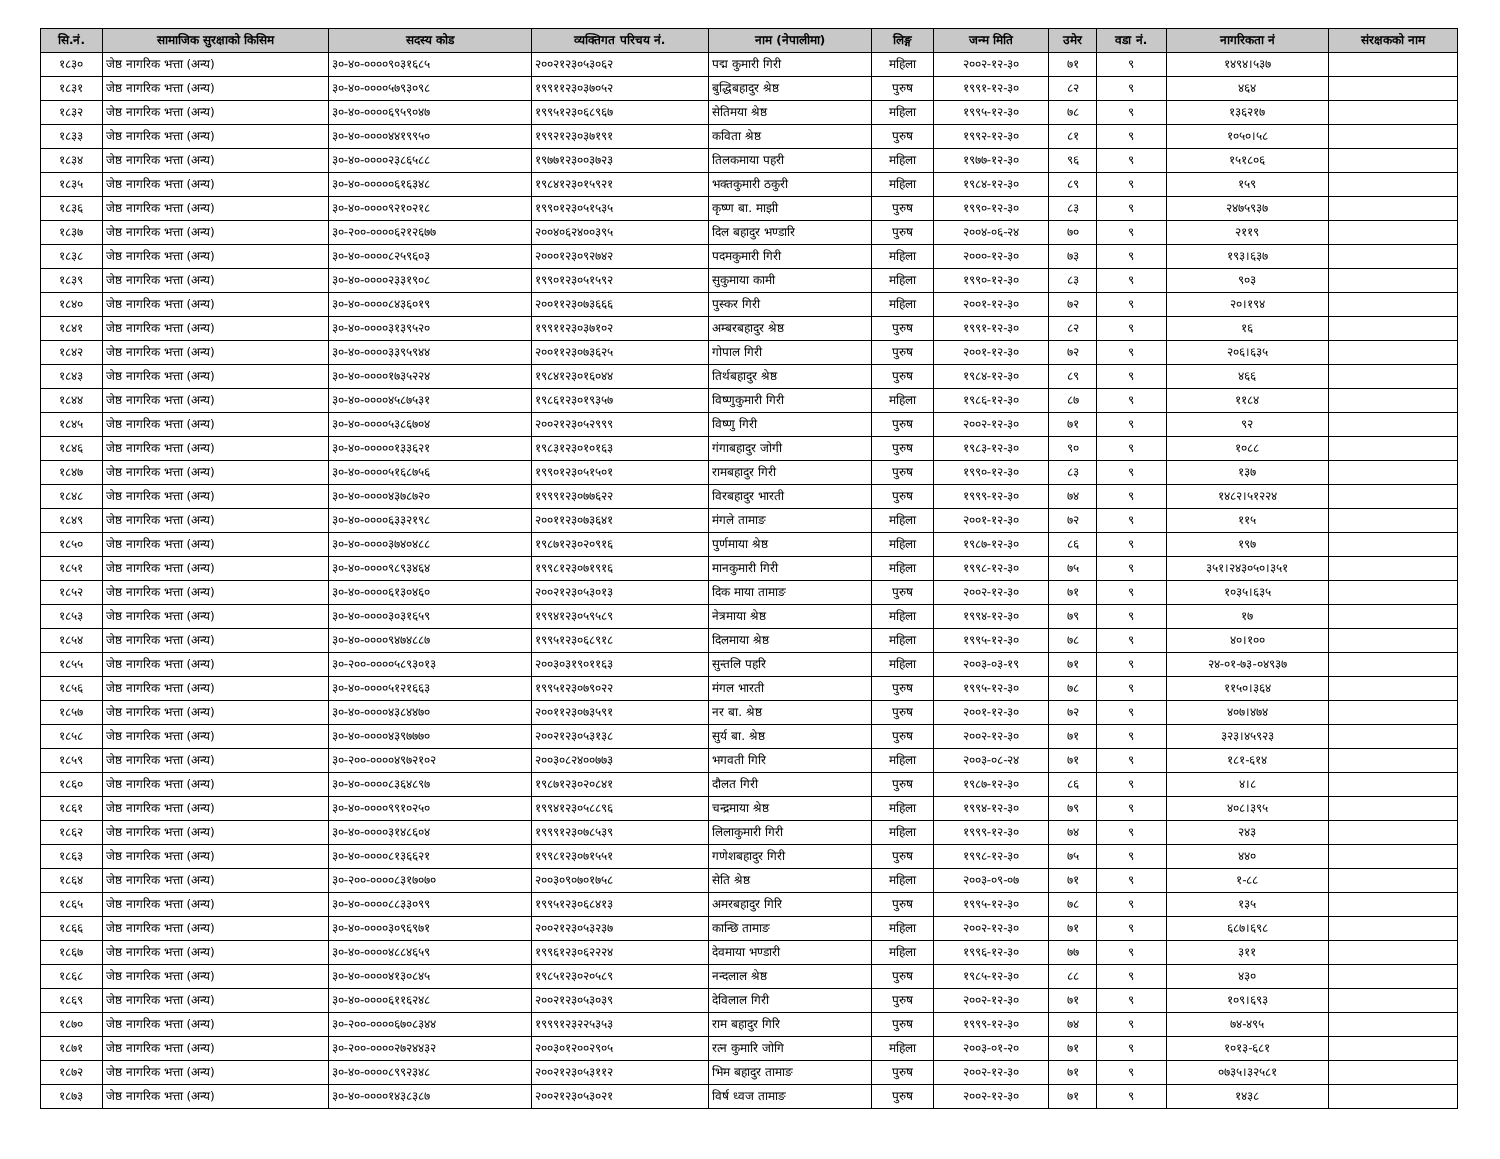| सि.नं. | सामाजिक सुरक्षाको किसिम | सदस्य कोड | व्यक्तिगत परिचय नं. | नाम (नेपालीमा) | लिङ्ग | जन्म मिति | उमेर | वडा नं. | नागरिकता नं | संरक्षकको नाम |
| --- | --- | --- | --- | --- | --- | --- | --- | --- | --- | --- |
| १८३० | जेष्ठ नागरिक भत्ता (अन्य) | ३०-४०-००००९०३१६८५ | २००२१२३०५३०६२ | पद्म कुमारी गिरी | महिला | २००२-१२-३० | ७१ | ९ | १४९४।५३७ | |
| १८३१ | जेष्ठ नागरिक भत्ता (अन्य) | ३०-४०-००००५७९३०९८ | १९९११२३०३७०५२ | बुद्धिबहादुर श्रेष्ठ | पुरुष | १९९१-१२-३० | ८२ | ९ | ४६४ | |
| १८३२ | जेष्ठ नागरिक भत्ता (अन्य) | ३०-४०-००००६९५९०४७ | १९९५१२३०६८९६७ | सेतिमया श्रेष्ठ | महिला | १९९५-१२-३० | ७८ | ९ | १३६२१७ | |
| १८३३ | जेष्ठ नागरिक भत्ता (अन्य) | ३०-४०-००००४४१९९५० | १९९२१२३०३७१९१ | कविता श्रेष्ठ | पुरुष | १९९२-१२-३० | ८१ | ९ | १०५०।५८ | |
| १८३४ | जेष्ठ नागरिक भत्ता (अन्य) | ३०-४०-००००२३८६५८८ | १९७७१२३००३७२३ | तिलकमाया पहरी | महिला | १९७७-१२-३० | ९६ | ९ | १५१८०६ | |
| १८३५ | जेष्ठ नागरिक भत्ता (अन्य) | ३०-४०-०००००६१६३४८ | १९८४१२३०१५९२१ | भक्तकुमारी ठकुरी | महिला | १९८४-१२-३० | ८९ | ९ | १५९ | |
| १८३६ | जेष्ठ नागरिक भत्ता (अन्य) | ३०-४०-००००९२१०२१८ | १९९०१२३०५१५३५ | कृष्ण बा. माझी | पुरुष | १९९०-१२-३० | ८३ | ९ | २४७५९३७ | |
| १८३७ | जेष्ठ नागरिक भत्ता (अन्य) | ३०-२००-००००६२१२६७७ | २००४०६२४००३९५ | दिल बहादुर भण्डारि | पुरुष | २००४-०६-२४ | ७० | ९ | २११९ | |
| १८३८ | जेष्ठ नागरिक भत्ता (अन्य) | ३०-४०-००००८२५९६०३ | २०००१२३०९२७४२ | पदमकुमारी गिरी | महिला | २०००-१२-३० | ७३ | ९ | १९३।६३७ | |
| १८३९ | जेष्ठ नागरिक भत्ता (अन्य) | ३०-४०-००००२३३१९०८ | १९९०१२३०५१५९२ | सुकुमाया कामी | महिला | १९९०-१२-३० | ८३ | ९ | ९०३ | |
| १८४० | जेष्ठ नागरिक भत्ता (अन्य) | ३०-४०-००००८४३६०१९ | २००११२३०७३६६६ | पुस्कर गिरी | महिला | २००१-१२-३० | ७२ | ९ | २०।१९४ | |
| १८४१ | जेष्ठ नागरिक भत्ता (अन्य) | ३०-४०-००००३१३९५२० | १९९११२३०३७१०२ | अम्बरबहादुर श्रेष्ठ | पुरुष | १९९१-१२-३० | ८२ | ९ | १६ | |
| १८४२ | जेष्ठ नागरिक भत्ता (अन्य) | ३०-४०-००००३३९५९४४ | २००११२३०७३६२५ | गोपाल गिरी | पुरुष | २००१-१२-३० | ७२ | ९ | २०६।६३५ | |
| १८४३ | जेष्ठ नागरिक भत्ता (अन्य) | ३०-४०-००००१७३५२२४ | १९८४१२३०१६०४४ | तिर्थबहादुर श्रेष्ठ | पुरुष | १९८४-१२-३० | ८९ | ९ | ४६६ | |
| १८४४ | जेष्ठ नागरिक भत्ता (अन्य) | ३०-४०-००००४५८७५३१ | १९८६१२३०१९३५७ | विष्णुकुमारी गिरी | महिला | १९८६-१२-३० | ८७ | ९ | ११८४ | |
| १८४५ | जेष्ठ नागरिक भत्ता (अन्य) | ३०-४०-००००५३८६७०४ | २००२१२३०५२९९९ | विष्णु गिरी | पुरुष | २००२-१२-३० | ७१ | ९ | ९२ | |
| १८४६ | जेष्ठ नागरिक भत्ता (अन्य) | ३०-४०-०००००१३३६२१ | १९८३१२३०१०१६३ | गंगाबहादुर जोगी | पुरुष | १९८३-१२-३० | ९० | ९ | १०८८ | |
| १८४७ | जेष्ठ नागरिक भत्ता (अन्य) | ३०-४०-००००५१६८७५६ | १९९०१२३०५१५०१ | रामबहादुर गिरी | पुरुष | १९९०-१२-३० | ८३ | ९ | १३७ | |
| १८४८ | जेष्ठ नागरिक भत्ता (अन्य) | ३०-४०-००००४३७८७२० | १९९९१२३०७७६२२ | विरबहादुर भारती | पुरुष | १९९९-१२-३० | ७४ | ९ | १४८२।५१२२४ | |
| १८४९ | जेष्ठ नागरिक भत्ता (अन्य) | ३०-४०-००००६३३२१९८ | २००११२३०७३६४१ | मंगले तामाङ | महिला | २००१-१२-३० | ७२ | ९ | ११५ | |
| १८५० | जेष्ठ नागरिक भत्ता (अन्य) | ३०-४०-००००३७४०४८८ | १९८७१२३०२०९१६ | पुर्णमाया श्रेष्ठ | महिला | १९८७-१२-३० | ८६ | ९ | १९७ | |
| १८५१ | जेष्ठ नागरिक भत्ता (अन्य) | ३०-४०-००००९८९३४६४ | १९९८१२३०७१९१६ | मानकुमारी गिरी | महिला | १९९८-१२-३० | ७५ | ९ | ३५१।२४३०५०।३५१ | |
| १८५२ | जेष्ठ नागरिक भत्ता (अन्य) | ३०-४०-००००६१३०४६० | २००२१२३०५३०१३ | दिक माया तामाङ | पुरुष | २००२-१२-३० | ७१ | ९ | १०३५।६३५ | |
| १८५३ | जेष्ठ नागरिक भत्ता (अन्य) | ३०-४०-००००३०३१६५९ | १९९४१२३०५९५८९ | नेत्रमाया श्रेष्ठ | महिला | १९९४-१२-३० | ७९ | ९ | १७ | |
| १८५४ | जेष्ठ नागरिक भत्ता (अन्य) | ३०-४०-००००९४७४८८७ | १९९५१२३०६८९१८ | दिलमाया श्रेष्ठ | महिला | १९९५-१२-३० | ७८ | ९ | ४०।१०० | |
| १८५५ | जेष्ठ नागरिक भत्ता (अन्य) | ३०-२००-००००५८९३०१३ | २००३०३१९०११६३ | सुन्तलि पहरि | महिला | २००३-०३-१९ | ७१ | ९ | २४-०१-७३-०४९३७ | |
| १८५६ | जेष्ठ नागरिक भत्ता (अन्य) | ३०-४०-००००५१२१६६३ | १९९५१२३०७९०२२ | मंगल भारती | पुरुष | १९९५-१२-३० | ७८ | ९ | ११५०।३६४ | |
| १८५७ | जेष्ठ नागरिक भत्ता (अन्य) | ३०-४०-००००४३८४४७० | २००११२३०७३५९१ | नर बा. श्रेष्ठ | पुरुष | २००१-१२-३० | ७२ | ९ | ४०७।४७४ | |
| १८५८ | जेष्ठ नागरिक भत्ता (अन्य) | ३०-४०-००००४३९७७७० | २००२१२३०५३१३८ | सुर्य बा. श्रेष्ठ | पुरुष | २००२-१२-३० | ७१ | ९ | ३२३।४५९२३ | |
| १८५९ | जेष्ठ नागरिक भत्ता (अन्य) | ३०-२००-००००४९७२१०२ | २००३०८२४००७७३ | भगवती गिरि | महिला | २००३-०८-२४ | ७१ | ९ | १८१-६१४ | |
| १८६० | जेष्ठ नागरिक भत्ता (अन्य) | ३०-४०-००००८३६४८९७ | १९८७१२३०२०८४१ | दौलत गिरी | पुरुष | १९८७-१२-३० | ८६ | ९ | ४।८ | |
| १८६१ | जेष्ठ नागरिक भत्ता (अन्य) | ३०-४०-००००९९१०२५० | १९९४१२३०५८८९६ | चन्द्रमाया श्रेष्ठ | महिला | १९९४-१२-३० | ७९ | ९ | ४०८।३९५ | |
| १८६२ | जेष्ठ नागरिक भत्ता (अन्य) | ३०-४०-००००३१४८६०४ | १९९९१२३०७८५३९ | लिलाकुमारी गिरी | महिला | १९९९-१२-३० | ७४ | ९ | २४३ | |
| १८६३ | जेष्ठ नागरिक भत्ता (अन्य) | ३०-४०-००००८१३६६२१ | १९९८१२३०७१५५१ | गणेशबहादुर गिरी | पुरुष | १९९८-१२-३० | ७५ | ९ | ४४० | |
| १८६४ | जेष्ठ नागरिक भत्ता (अन्य) | ३०-२००-००००८३१७०७० | २००३०९०७०१७५८ | सेति श्रेष्ठ | महिला | २००३-०९-०७ | ७१ | ९ | १-८८ | |
| १८६५ | जेष्ठ नागरिक भत्ता (अन्य) | ३०-४०-००००८८३३०९९ | १९९५१२३०६८४१३ | अमरबहादुर गिरि | पुरुष | १९९५-१२-३० | ७८ | ९ | १३५ | |
| १८६६ | जेष्ठ नागरिक भत्ता (अन्य) | ३०-४०-००००३०९६९७१ | २००२१२३०५३२३७ | कान्छि तामाङ | महिला | २००२-१२-३० | ७१ | ९ | ६८७।६९८ | |
| १८६७ | जेष्ठ नागरिक भत्ता (अन्य) | ३०-४०-००००४८८४६५९ | १९९६१२३०६२२२४ | देवमाया भण्डारी | महिला | १९९६-१२-३० | ७७ | ९ | ३११ | |
| १८६८ | जेष्ठ नागरिक भत्ता (अन्य) | ३०-४०-००००४१३०८४५ | १९८५१२३०२०५८९ | नन्दलाल श्रेष्ठ | पुरुष | १९८५-१२-३० | ८८ | ९ | ४३० | |
| १८६९ | जेष्ठ नागरिक भत्ता (अन्य) | ३०-४०-००००६११६२४८ | २००२१२३०५३०३९ | देविलाल गिरी | पुरुष | २००२-१२-३० | ७१ | ९ | १०९।६९३ | |
| १८७० | जेष्ठ नागरिक भत्ता (अन्य) | ३०-२००-००००६७०८३४४ | १९९९१२३२२५३५३ | राम बहादुर गिरि | पुरुष | १९९९-१२-३० | ७४ | ९ | ७४-४९५ | |
| १८७१ | जेष्ठ नागरिक भत्ता (अन्य) | ३०-२००-००००२७२४४३२ | २००३०१२००२९०५ | रत्न कुमारि जोगि | महिला | २००३-०१-२० | ७१ | ९ | १०१३-६८१ | |
| १८७२ | जेष्ठ नागरिक भत्ता (अन्य) | ३०-४०-००००८९९२३४८ | २००२१२३०५३११२ | भिम बहादुर तामाङ | पुरुष | २००२-१२-३० | ७१ | ९ | ०७३५।३२५८१ | |
| १८७३ | जेष्ठ नागरिक भत्ता (अन्य) | ३०-४०-००००१४३८३८७ | २००२१२३०५३०२१ | विर्ष ध्वज तामाङ | पुरुष | २००२-१२-३० | ७१ | ९ | १४३८ | |